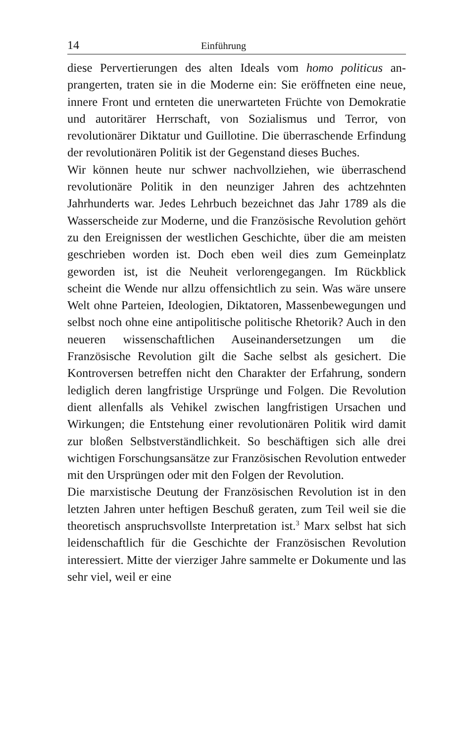14 Einführung
diese Pervertierungen des alten Ideals vom homo politicus an­prangerten, traten sie in die Moderne ein: Sie eröffneten eine neue, innere Front und ernteten die unerwarteten Früchte von Demokratie und autoritärer Herrschaft, von Sozialismus und Terror, von revolutionärer Diktatur und Guillotine. Die überraschende Erfindung der revolutionären Politik ist der Gegenstand dieses Buches.
Wir können heute nur schwer nachvollziehen, wie überra­schend revolutionäre Politik in den neunziger Jahren des achtzehnten Jahrhunderts war. Jedes Lehrbuch bezeichnet das Jahr 1789 als die Wasserscheide zur Moderne, und die Französische Revolution gehört zu den Ereignissen der west­lichen Geschichte, über die am meisten geschrieben worden ist. Doch eben weil dies zum Gemeinplatz geworden ist, ist die Neuheit verlorengegangen. Im Rückblick scheint die Wende nur allzu offensichtlich zu sein. Was wäre unsere Welt ohne Parteien, Ideologien, Diktatoren, Massenbewegungen und selbst noch ohne eine antipolitische politische Rhetorik? Auch in den neueren wissenschaftlichen Auseinandersetzun­gen um die Französische Revolution gilt die Sache selbst als gesichert. Die Kontroversen betreffen nicht den Charakter der Erfahrung, sondern lediglich deren langfristige Ur­sprünge und Folgen. Die Revolution dient allenfalls als Vehi­kel zwischen langfristigen Ursachen und Wirkungen; die Ent­stehung einer revolutionären Politik wird damit zur bloßen Selbstverständlichkeit. So beschäftigen sich alle drei wichti­gen Forschungsansätze zur Französischen Revolution entwe­der mit den Ursprüngen oder mit den Folgen der Revolu­tion.
Die marxistische Deutung der Französischen Revolution ist in den letzten Jahren unter heftigen Beschuß geraten, zum Teil weil sie die theoretisch anspruchsvollste Interpretation ist.<sup>3</sup> Marx selbst hat sich leidenschaftlich für die Geschichte der Französischen Revolution interessiert. Mitte der vierziger Jahre sammelte er Dokumente und las sehr viel, weil er eine